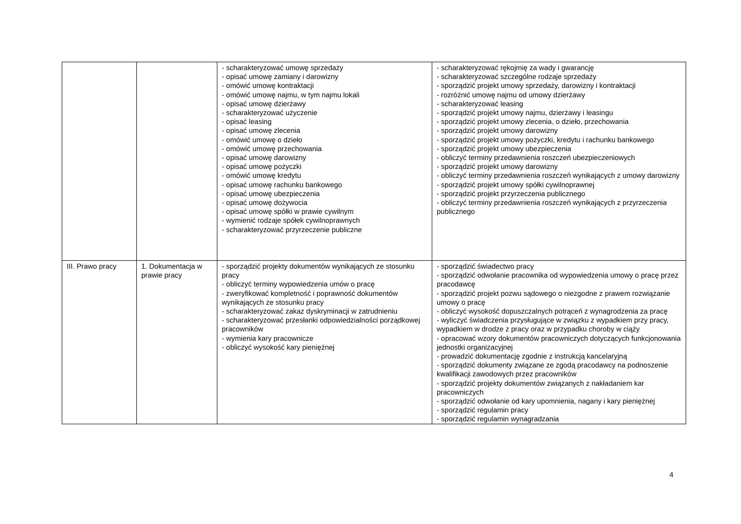| | | - scharakteryzować umowę sprzedaży - opisać umowę zamiany i darowizny - omówić umowę kontraktacji - omówić umowę najmu, w tym najmu lokali - opisać umowę dzierżawy - scharakteryzować użyczenie - opisać leasing - opisać umowę zlecenia - omówić umowę o dzieło - omówić umowę przechowania - opisać umowę darowizny - opisać umowę pożyczki - omówić umowę kredytu - opisać umowę rachunku bankowego - opisać umowę ubezpieczenia - opisać umowę dożywocia - opisać umowę spółki w prawie cywilnym - wymienić rodzaje spółek cywilnoprawnych - scharakteryzować przyrzeczenie publiczne | - scharakteryzować rękojmię za wady i gwarancję - scharakteryzować szczególne rodzaje sprzedaży - sporządzić projekt umowy sprzedaży, darowizny i kontraktacji - rozróżnić umowę najmu od umowy dzierżawy - scharakteryzować leasing - sporządzić projekt umowy najmu, dzierżawy i leasingu - sporządzić projekt umowy zlecenia, o dzieło, przechowania - sporządzić projekt umowy darowizny - sporządzić projekt umowy pożyczki, kredytu i rachunku bankowego - sporządzić projekt umowy ubezpieczenia - obliczyć terminy przedawnienia roszczeń ubezpieczeniowych - sporządzić projekt umowy darowizny - obliczyć terminy przedawnienia roszczeń wynikających z umowy darowizny - sporządzić projekt umowy spółki cywilnoprawnej - sporządzić projekt przyrzeczenia publicznego - obliczyć terminy przedawnienia roszczeń wynikających z przyrzeczenia publicznego |
| III. Prawo pracy | 1. Dokumentacja w prawie pracy | - sporządzić projekty dokumentów wynikających ze stosunku pracy - obliczyć terminy wypowiedzenia umów o pracę - zweryfikować kompletność i poprawność dokumentów wynikających ze stosunku pracy - scharakteryzować zakaz dyskryminacji w zatrudnieniu - scharakteryzować przesłanki odpowiedzialności porządkowej pracowników - wymienia kary pracownicze - obliczyć wysokość kary pieniężnej | - sporządzić świadectwo pracy - sporządzić odwołanie pracownika od wypowiedzenia umowy o pracę przez pracodawcę - sporządzić projekt pozwu sądowego o niezgodne z prawem rozwiązanie umowy o pracę - obliczyć wysokość dopuszczalnych potrąceń z wynagrodzenia za pracę - wyliczyć świadczenia przysługujące w związku z wypadkiem przy pracy, wypadkiem w drodze z pracy oraz w przypadku choroby w ciąży - opracować wzory dokumentów pracowniczych dotyczących funkcjonowania jednostki organizacyjnej - prowadzić dokumentację zgodnie z instrukcją kancelaryjną - sporządzić dokumenty związane ze zgodą pracodawcy na podnoszenie kwalifikacji zawodowych przez pracowników - sporządzić projekty dokumentów związanych z nakładaniem kar pracowniczych - sporządzić odwołanie od kary upomnienia, nagany i kary pieniężnej - sporządzić regulamin pracy - sporządzić regulamin wynagradzania |
4